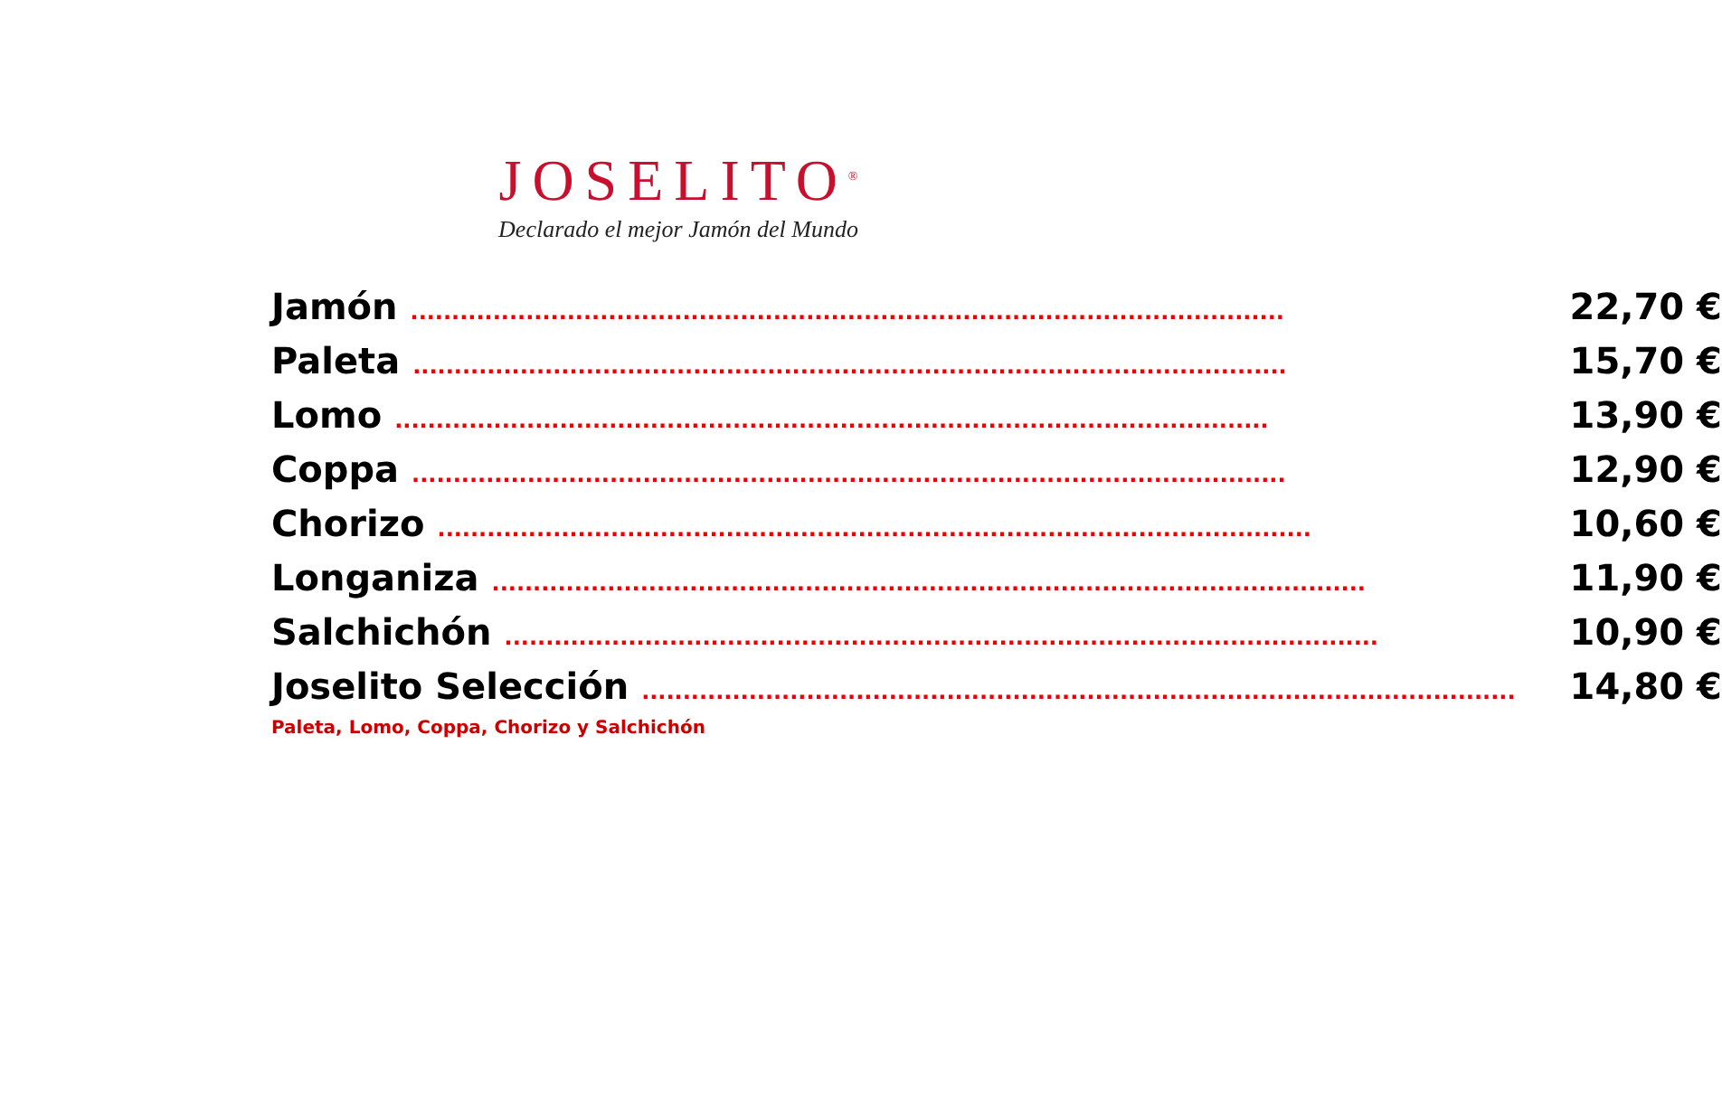JOSELITO<sup>®</sup>
Declarado el mejor Jamón del Mundo
| Jamón .......................................................................................................... | 22,70 € |
| Paleta .......................................................................................................... | 15,70 € |
| Lomo .......................................................................................................... | 13,90 € |
| Coppa .......................................................................................................... | 12,90 € |
| Chorizo .......................................................................................................... | 10,60 € |
| Longaniza .......................................................................................................... | 11,90 € |
| Salchichón .......................................................................................................... | 10,90 € |
| Joselito Selección .......................................................................................................... | 14,80 € |
| Paleta, Lomo, Coppa, Chorizo y Salchichón | |